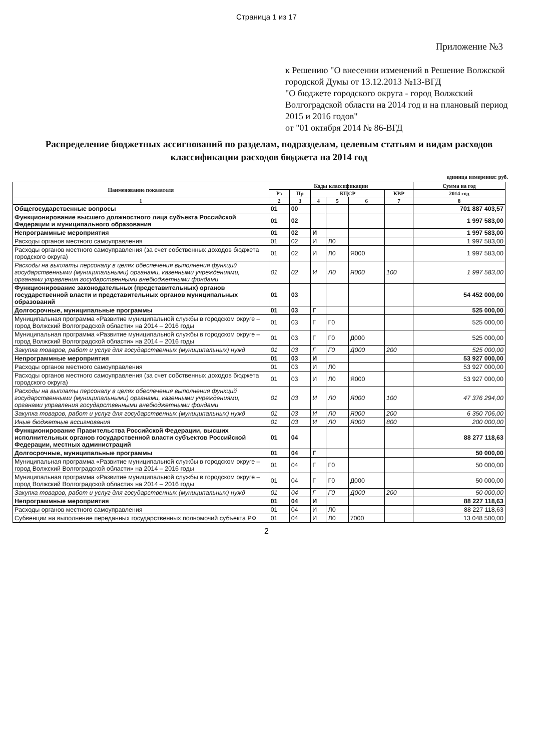Страница 1 из 17
Приложение №3
к Решению "О внесении изменений в Решение Волжской городской Думы от 13.12.2013 №13-ВГД
"О бюджете городского округа - город Волжский Волгоградской области на 2014 год и на плановый период 2015 и 2016 годов"
от "01 октября 2014 № 86-ВГД
Распределение бюджетных ассигнований по разделам, подразделам, целевым статьям и видам расходов классификации расходов бюджета на 2014 год
единица измерения: руб.
| Наименование показателя | Коды классификации | | | | | | Сумма на год |
| --- | --- | --- | --- | --- | --- | --- | --- |
| | Рз | Пр | КЦСР | | | КВР | 2014 год |
| 1 | 2 | 3 | 4 | 5 | 6 | 7 | 8 |
| Общегосударственные вопросы | 01 | 00 | | | | | 701 887 403,57 |
| Функционирование высшего должностного лица субъекта Российской Федерации и муниципального образования | 01 | 02 | | | | | 1 997 583,00 |
| Непрограммные мероприятия | 01 | 02 | И | | | | 1 997 583,00 |
| Расходы органов местного самоуправления | 01 | 02 | И | Л0 | | | 1 997 583,00 |
| Расходы органов местного самоуправления (за счет собственных доходов бюджета городского округа) | 01 | 02 | И | Л0 | Я000 | | 1 997 583,00 |
| Расходы на выплаты персоналу в целях обеспечения выполнения функций государственными (муниципальными) органами, казенными учреждениями, органами управления государственными внебюджетными фондами | 01 | 02 | И | Л0 | Я000 | 100 | 1 997 583,00 |
| Функционирование законодательных (представительных) органов государственной власти и представительных органов муниципальных образований | 01 | 03 | | | | | 54 452 000,00 |
| Долгосрочные, муниципальные программы | 01 | 03 | Г | | | | 525 000,00 |
| Муниципальная программа «Развитие муниципальной службы в городском округе – город Волжский Волгоградской области» на 2014 – 2016 годы | 01 | 03 | Г | Г0 | | | 525 000,00 |
| Муниципальная программа «Развитие муниципальной службы в городском округе – город Волжский Волгоградской области» на 2014 – 2016 годы | 01 | 03 | Г | Г0 | Д000 | | 525 000,00 |
| Закупка товаров, работ и услуг для государственных (муниципальных) нужд | 01 | 03 | Г | Г0 | Д000 | 200 | 525 000,00 |
| Непрограммные мероприятия | 01 | 03 | И | | | | 53 927 000,00 |
| Расходы органов местного самоуправления | 01 | 03 | И | Л0 | | | 53 927 000,00 |
| Расходы органов местного самоуправления (за счет собственных доходов бюджета городского округа) | 01 | 03 | И | Л0 | Я000 | | 53 927 000,00 |
| Расходы на выплаты персоналу в целях обеспечения выполнения функций государственными (муниципальными) органами, казенными учреждениями, органами управления государственными внебюджетными фондами | 01 | 03 | И | Л0 | Я000 | 100 | 47 376 294,00 |
| Закупка товаров, работ и услуг для государственных (муниципальных) нужд | 01 | 03 | И | Л0 | Я000 | 200 | 6 350 706,00 |
| Иные бюджетные ассигнования | 01 | 03 | И | Л0 | Я000 | 800 | 200 000,00 |
| Функционирование Правительства Российской Федерации, высших исполнительных органов государственной власти субъектов Российской Федерации, местных администраций | 01 | 04 | | | | | 88 277 118,63 |
| Долгосрочные, муниципальные программы | 01 | 04 | Г | | | | 50 000,00 |
| Муниципальная программа «Развитие муниципальной службы в городском округе – город Волжский Волгоградской области» на 2014 – 2016 годы | 01 | 04 | Г | Г0 | | | 50 000,00 |
| Муниципальная программа «Развитие муниципальной службы в городском округе – город Волжский Волгоградской области» на 2014 – 2016 годы | 01 | 04 | Г | Г0 | Д000 | | 50 000,00 |
| Закупка товаров, работ и услуг для государственных (муниципальных) нужд | 01 | 04 | Г | Г0 | Д000 | 200 | 50 000,00 |
| Непрограммные мероприятия | 01 | 04 | И | | | | 88 227 118,63 |
| Расходы органов местного самоуправления | 01 | 04 | И | Л0 | | | 88 227 118,63 |
| Субвенции на выполнение переданных государственных полномочий субъекта РФ | 01 | 04 | И | Л0 | 7000 | | 13 048 500,00 |
2